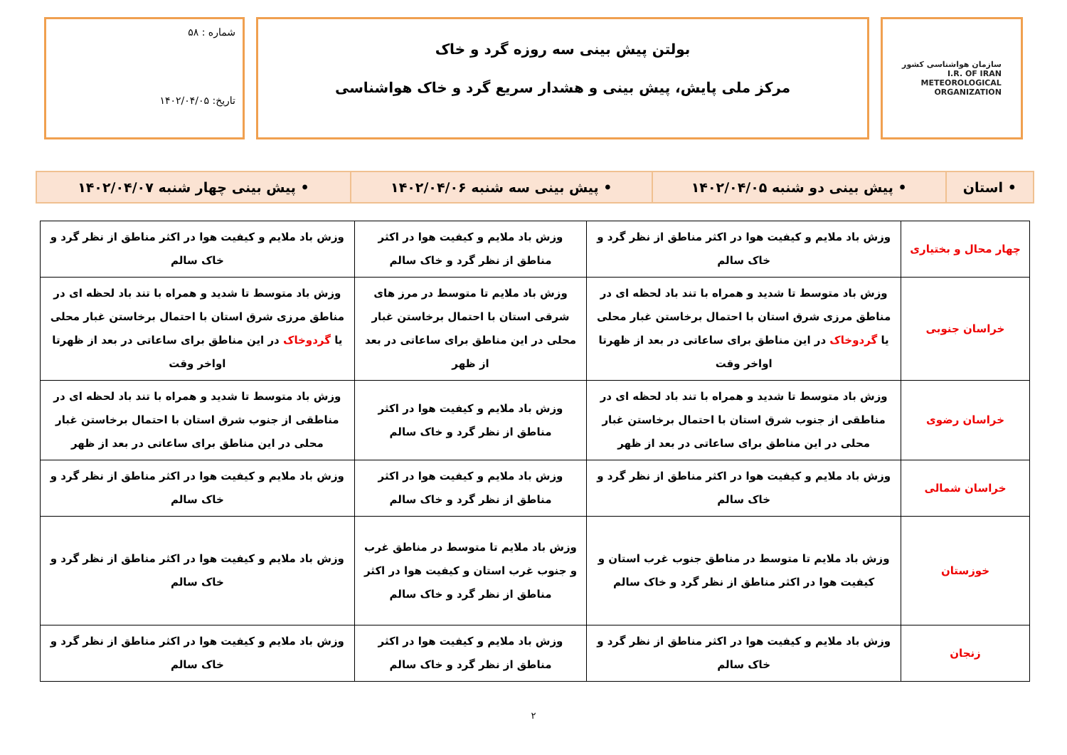سازمان هواشناسی کشور
I.R. OF IRAN
METEOROLOGICAL
ORGANIZATION
بولتن پیش بینی سه روزه گرد و خاک
مرکز ملی پایش، پیش بینی و هشدار سریع گرد و خاک هواشناسی
شماره : ۵۸
تاریخ: ۱۴۰۲/۰۴/۰۵
| • استان | • پیش بینی دو شنبه ۱۴۰۲/۰۴/۰۵ | • پیش بینی سه شنبه ۱۴۰۲/۰۴/۰۶ | • پیش بینی چهار شنبه ۱۴۰۲/۰۴/۰۷ |
| چهار محال و بختیاری | وزش باد ملایم و کیفیت هوا در اکثر مناطق از نظر گرد و خاک سالم | وزش باد ملایم و کیفیت هوا در اکثر مناطق از نظر گرد و خاک سالم | وزش باد ملایم و کیفیت هوا در اکثر مناطق از نظر گرد و خاک سالم |
| خراسان جنوبی | وزش باد متوسط تا شدید و همراه با تند باد لحظه ای در مناطق مرزی شرق استان با احتمال برخاستن غبار محلی یا گردوخاک در این مناطق برای ساعاتی در بعد از ظهرتا اواخر وقت | وزش باد ملایم تا متوسط در مرز های شرقی استان با احتمال برخاستن غبار محلی در این مناطق برای ساعاتی در بعد از ظهر | وزش باد متوسط تا شدید و همراه با تند باد لحظه ای در مناطق مرزی شرق استان با احتمال برخاستن غبار محلی یا گردوخاک در این مناطق برای ساعاتی در بعد از ظهرتا اواخر وقت |
| خراسان رضوی | وزش باد متوسط تا شدید و همراه با تند باد لحظه ای در مناطقی از جنوب شرق استان با احتمال برخاستن غبار محلی در این مناطق برای ساعاتی در بعد از ظهر | وزش باد ملایم و کیفیت هوا در اکثر مناطق از نظر گرد و خاک سالم | وزش باد متوسط تا شدید و همراه با تند باد لحظه ای در مناطقی از جنوب شرق استان با احتمال برخاستن غبار محلی در این مناطق برای ساعاتی در بعد از ظهر |
| خراسان شمالی | وزش باد ملایم و کیفیت هوا در اکثر مناطق از نظر گرد و خاک سالم | وزش باد ملایم و کیفیت هوا در اکثر مناطق از نظر گرد و خاک سالم | وزش باد ملایم و کیفیت هوا در اکثر مناطق از نظر گرد و خاک سالم |
| خوزستان | وزش باد ملایم تا متوسط در مناطق جنوب غرب استان و کیفیت هوا در اکثر مناطق از نظر گرد و خاک سالم | وزش باد ملایم تا متوسط در مناطق غرب و جنوب غرب استان و کیفیت هوا در اکثر مناطق از نظر گرد و خاک سالم | وزش باد ملایم و کیفیت هوا در اکثر مناطق از نظر گرد و خاک سالم |
| زنجان | وزش باد ملایم و کیفیت هوا در اکثر مناطق از نظر گرد و خاک سالم | وزش باد ملایم و کیفیت هوا در اکثر مناطق از نظر گرد و خاک سالم | وزش باد ملایم و کیفیت هوا در اکثر مناطق از نظر گرد و خاک سالم |
۲